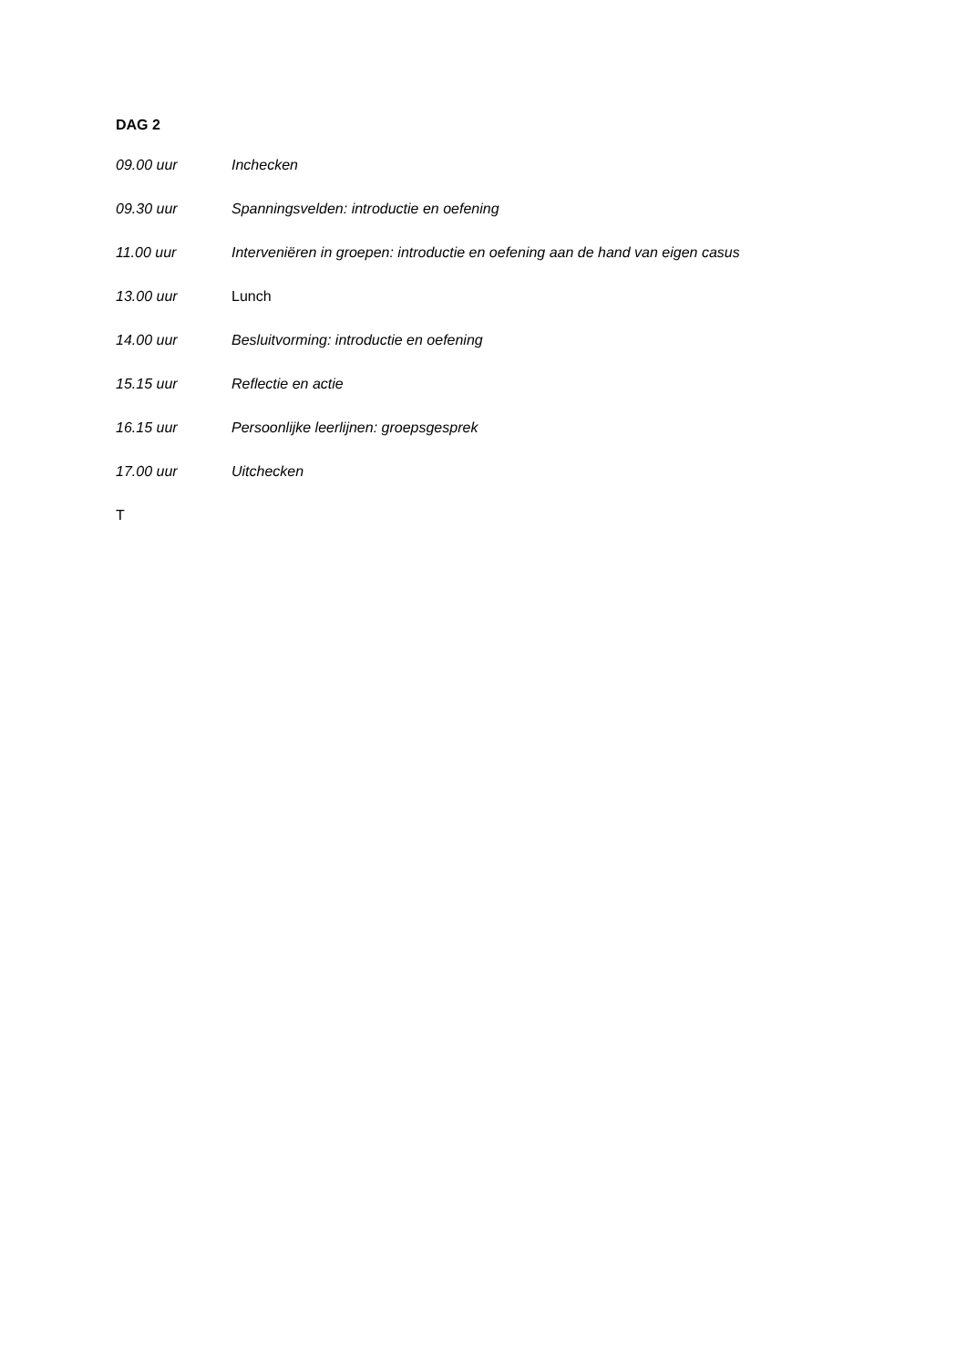DAG 2
09.00 uur Inchecken
09.30 uur Spanningsvelden: introductie en oefening
11.00 uur Interveniëren in groepen: introductie en oefening aan de hand van eigen casus
13.00 uur Lunch
14.00 uur Besluitvorming: introductie en oefening
15.15 uur Reflectie en actie
16.15 uur Persoonlijke leerlijnen: groepsgesprek
17.00 uur Uitchecken
T